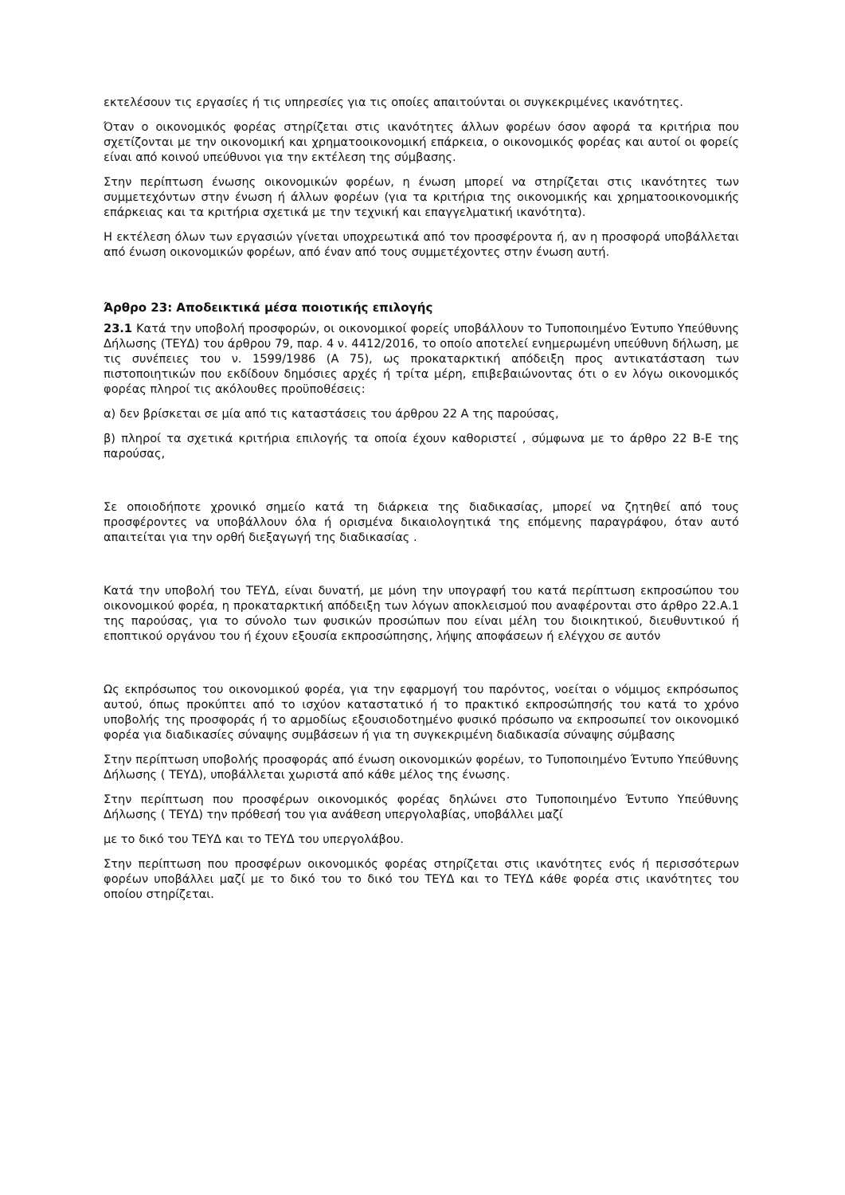εκτελέσουν τις εργασίες ή τις υπηρεσίες για τις οποίες απαιτούνται οι συγκεκριμένες ικανότητες.
Όταν ο οικονομικός φορέας στηρίζεται στις ικανότητες άλλων φορέων όσον αφορά τα κριτήρια που σχετίζονται με την οικονομική και χρηματοοικονομική επάρκεια, ο οικονομικός φορέας και αυτοί οι φορείς είναι από κοινού υπεύθυνοι για την εκτέλεση της σύμβασης.
Στην περίπτωση ένωσης οικονομικών φορέων, η ένωση μπορεί να στηρίζεται στις ικανότητες των συμμετεχόντων στην ένωση ή άλλων φορέων (για τα κριτήρια της οικονομικής και χρηματοοικονομικής επάρκειας και τα κριτήρια σχετικά με την τεχνική και επαγγελματική ικανότητα).
Η εκτέλεση όλων των εργασιών γίνεται υποχρεωτικά από τον προσφέροντα ή, αν η προσφορά υποβάλλεται από ένωση οικονομικών φορέων, από έναν από τους συμμετέχοντες στην ένωση αυτή.
Άρθρο 23: Αποδεικτικά μέσα ποιοτικής επιλογής
23.1 Κατά την υποβολή προσφορών, οι οικονομικοί φορείς υποβάλλουν το Τυποποιημένο Έντυπο Υπεύθυνης Δήλωσης (ΤΕΥΔ) του άρθρου 79, παρ. 4 ν. 4412/2016, το οποίο αποτελεί ενημερωμένη υπεύθυνη δήλωση, με τις συνέπειες του ν. 1599/1986 (Α 75), ως προκαταρκτική απόδειξη προς αντικατάσταση των πιστοποιητικών που εκδίδουν δημόσιες αρχές ή τρίτα μέρη, επιβεβαιώνοντας ότι ο εν λόγω οικονομικός φορέας πληροί τις ακόλουθες προϋποθέσεις:
α) δεν βρίσκεται σε μία από τις καταστάσεις του άρθρου 22 Α της παρούσας,
β) πληροί τα σχετικά κριτήρια επιλογής τα οποία έχουν καθοριστεί , σύμφωνα με το άρθρο 22 Β-Ε της παρούσας,
Σε οποιοδήποτε χρονικό σημείο κατά τη διάρκεια της διαδικασίας, μπορεί να ζητηθεί από τους προσφέροντες να υποβάλλουν όλα ή ορισμένα δικαιολογητικά της επόμενης παραγράφου, όταν αυτό απαιτείται για την ορθή διεξαγωγή της διαδικασίας .
Κατά την υποβολή του ΤΕΥΔ, είναι δυνατή, με μόνη την υπογραφή του κατά περίπτωση εκπροσώπου του οικονομικού φορέα, η προκαταρκτική απόδειξη των λόγων αποκλεισμού που αναφέρονται στο άρθρο 22.Α.1 της παρούσας, για το σύνολο των φυσικών προσώπων που είναι μέλη του διοικητικού, διευθυντικού ή εποπτικού οργάνου του ή έχουν εξουσία εκπροσώπησης, λήψης αποφάσεων ή ελέγχου σε αυτόν
Ως εκπρόσωπος του οικονομικού φορέα, για την εφαρμογή του παρόντος, νοείται ο νόμιμος εκπρόσωπος αυτού, όπως προκύπτει από το ισχύον καταστατικό ή το πρακτικό εκπροσώπησής του κατά το χρόνο υποβολής της προσφοράς ή το αρμοδίως εξουσιοδοτημένο φυσικό πρόσωπο να εκπροσωπεί τον οικονομικό φορέα για διαδικασίες σύναψης συμβάσεων ή για τη συγκεκριμένη διαδικασία σύναψης σύμβασης
Στην περίπτωση υποβολής προσφοράς από ένωση οικονομικών φορέων, το Τυποποιημένο Έντυπο Υπεύθυνης Δήλωσης ( ΤΕΥΔ), υποβάλλεται χωριστά από κάθε μέλος της ένωσης.
Στην περίπτωση που προσφέρων οικονομικός φορέας δηλώνει στο Τυποποιημένο Έντυπο Υπεύθυνης Δήλωσης ( ΤΕΥΔ) την πρόθεσή του για ανάθεση υπεργολαβίας, υποβάλλει μαζί
με το δικό του ΤΕΥΔ και το ΤΕΥΔ του υπεργολάβου.
Στην περίπτωση που προσφέρων οικονομικός φορέας στηρίζεται στις ικανότητες ενός ή περισσότερων φορέων υποβάλλει μαζί με το δικό του το δικό του ΤΕΥΔ και το ΤΕΥΔ κάθε φορέα στις ικανότητες του οποίου στηρίζεται.